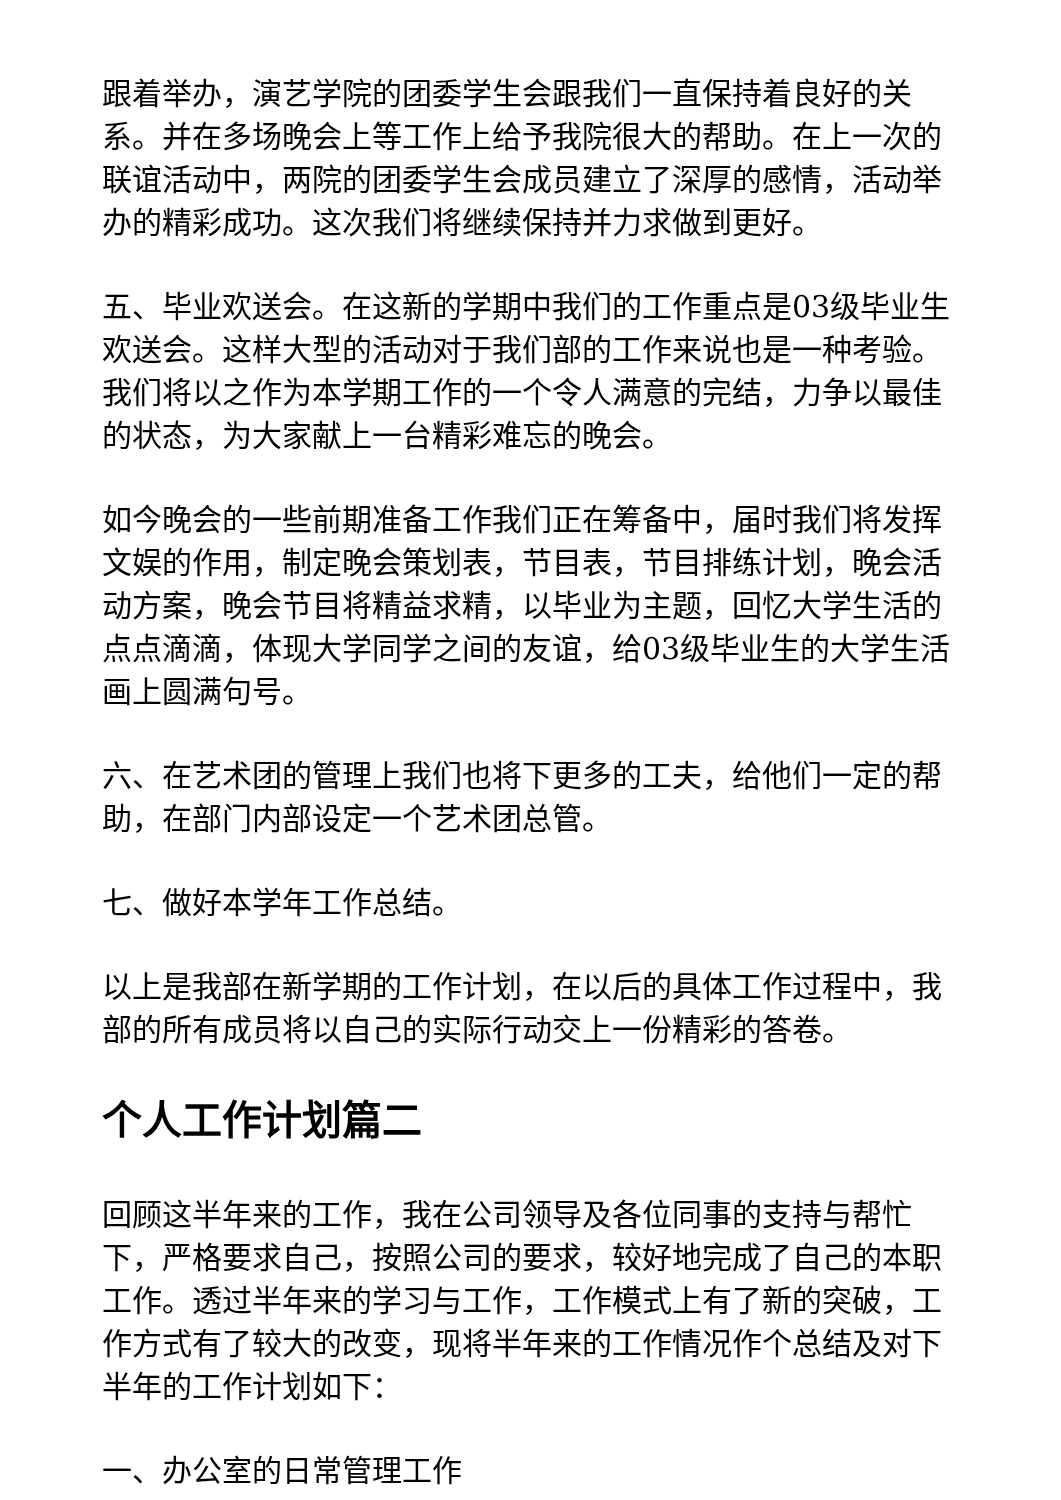跟着举办，演艺学院的团委学生会跟我们一直保持着良好的关系。并在多场晚会上等工作上给予我院很大的帮助。在上一次的联谊活动中，两院的团委学生会成员建立了深厚的感情，活动举办的精彩成功。这次我们将继续保持并力求做到更好。
五、毕业欢送会。在这新的学期中我们的工作重点是03级毕业生欢送会。这样大型的活动对于我们部的工作来说也是一种考验。我们将以之作为本学期工作的一个令人满意的完结，力争以最佳的状态，为大家献上一台精彩难忘的晚会。
如今晚会的一些前期准备工作我们正在筹备中，届时我们将发挥文娱的作用，制定晚会策划表，节目表，节目排练计划，晚会活动方案，晚会节目将精益求精，以毕业为主题，回忆大学生活的点点滴滴，体现大学同学之间的友谊，给03级毕业生的大学生活画上圆满句号。
六、在艺术团的管理上我们也将下更多的工夫，给他们一定的帮助，在部门内部设定一个艺术团总管。
七、做好本学年工作总结。
以上是我部在新学期的工作计划，在以后的具体工作过程中，我部的所有成员将以自己的实际行动交上一份精彩的答卷。
个人工作计划篇二
回顾这半年来的工作，我在公司领导及各位同事的支持与帮忙下，严格要求自己，按照公司的要求，较好地完成了自己的本职工作。透过半年来的学习与工作，工作模式上有了新的突破，工作方式有了较大的改变，现将半年来的工作情况作个总结及对下半年的工作计划如下：
一、办公室的日常管理工作